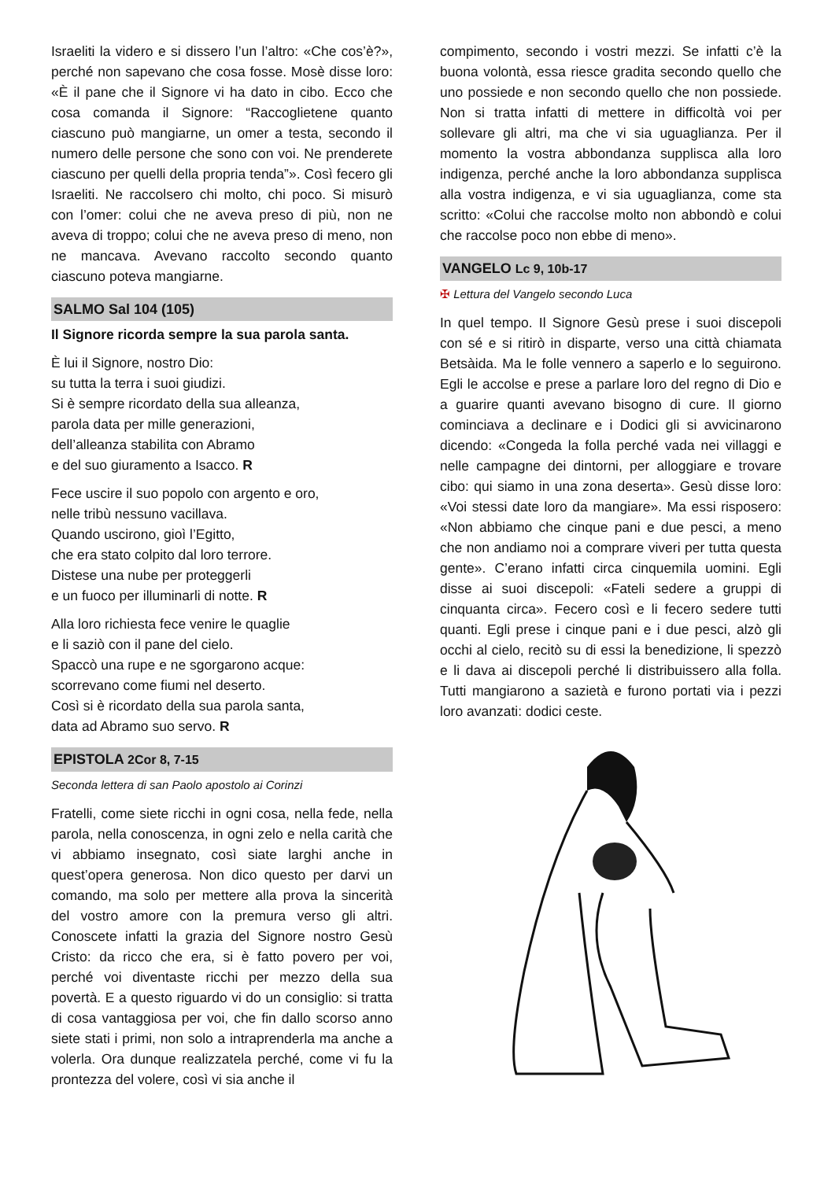Israeliti la videro e si dissero l’un l’altro: «Che cos’è?», perché non sapevano che cosa fosse. Mosè disse loro: «È il pane che il Signore vi ha dato in cibo. Ecco che cosa comanda il Signore: “Raccoglietene quanto ciascuno può mangiarne, un omer a testa, secondo il numero delle persone che sono con voi. Ne prenderete ciascuno per quelli della propria tenda”». Così fecero gli Israeliti. Ne raccolsero chi molto, chi poco. Si misurò con l’omer: colui che ne aveva preso di più, non ne aveva di troppo; colui che ne aveva preso di meno, non ne mancava. Avevano raccolto secondo quanto ciascuno poteva mangiarne.
SALMO Sal 104 (105)
Il Signore ricorda sempre la sua parola santa.
È lui il Signore, nostro Dio:
su tutta la terra i suoi giudizi.
Si è sempre ricordato della sua alleanza,
parola data per mille generazioni,
dell’alleanza stabilita con Abramo
e del suo giuramento a Isacco. R
Fece uscire il suo popolo con argento e oro,
nelle tribù nessuno vacillava.
Quando uscirono, gioì l’Egitto,
che era stato colpito dal loro terrore.
Distese una nube per proteggerli
e un fuoco per illuminarli di notte. R
Alla loro richiesta fece venire le quaglie
e li saziò con il pane del cielo.
Spaccò una rupe e ne sgorgarono acque:
scorrevano come fiumi nel deserto.
Così si è ricordato della sua parola santa,
data ad Abramo suo servo. R
EPISTOLA 2Cor 8, 7-15
Seconda lettera di san Paolo apostolo ai Corinzi
Fratelli, come siete ricchi in ogni cosa, nella fede, nella parola, nella conoscenza, in ogni zelo e nella carità che vi abbiamo insegnato, così siate larghi anche in quest’opera generosa. Non dico questo per darvi un comando, ma solo per mettere alla prova la sincerità del vostro amore con la premura verso gli altri. Conoscete infatti la grazia del Signore nostro Gesù Cristo: da ricco che era, si è fatto povero per voi, perché voi diventaste ricchi per mezzo della sua povertà. E a questo riguardo vi do un consiglio: si tratta di cosa vantaggiosa per voi, che fin dallo scorso anno siete stati i primi, non solo a intraprenderla ma anche a volerla. Ora dunque realizzatela perché, come vi fu la prontezza del volere, così vi sia anche il
compimento, secondo i vostri mezzi. Se infatti c’è la buona volontà, essa riesce gradita secondo quello che uno possiede e non secondo quello che non possiede. Non si tratta infatti di mettere in difficoltà voi per sollevare gli altri, ma che vi sia uguaglianza. Per il momento la vostra abbondanza supplisca alla loro indigenza, perché anche la loro abbondanza supplisca alla vostra indigenza, e vi sia uguaglianza, come sta scritto: «Colui che raccolse molto non abbondò e colui che raccolse poco non ebbe di meno».
VANGELO Lc 9, 10b-17
✠ Lettura del Vangelo secondo Luca
In quel tempo. Il Signore Gesù prese i suoi discepoli con sé e si ritirò in disparte, verso una città chiamata Betsàida. Ma le folle vennero a saperlo e lo seguirono. Egli le accolse e prese a parlare loro del regno di Dio e a guarire quanti avevano bisogno di cure. Il giorno cominciava a declinare e i Dodici gli si avvicinarono dicendo: «Congeda la folla perché vada nei villaggi e nelle campagne dei dintorni, per alloggiare e trovare cibo: qui siamo in una zona deserta». Gesù disse loro: «Voi stessi date loro da mangiare». Ma essi risposero: «Non abbiamo che cinque pani e due pesci, a meno che non andiamo noi a comprare viveri per tutta questa gente». C’erano infatti circa cinquemila uomini. Egli disse ai suoi discepoli: «Fateli sedere a gruppi di cinquanta circa». Fecero così e li fecero sedere tutti quanti. Egli prese i cinque pani e i due pesci, alzò gli occhi al cielo, recitò su di essi la benedizione, li spezzò e li dava ai discepoli perché li distribuissero alla folla. Tutti mangiarono a sazietà e furono portati via i pezzi loro avanzati: dodici ceste.